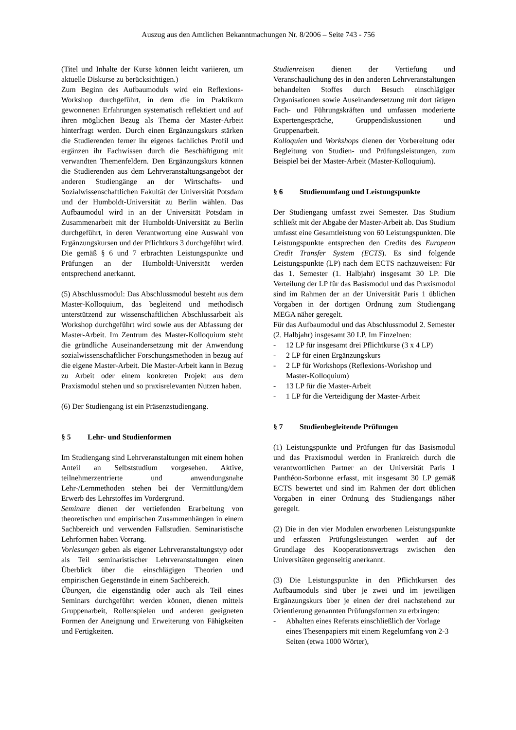Auszug aus den Amtlichen Bekanntmachungen Nr. 8/2006 – Seite 743 - 756
(Titel und Inhalte der Kurse können leicht variieren, um aktuelle Diskurse zu berücksichtigen.)
Zum Beginn des Aufbaumoduls wird ein Reflexions-Workshop durchgeführt, in dem die im Praktikum gewonnenen Erfahrungen systematisch reflektiert und auf ihren möglichen Bezug als Thema der Master-Arbeit hinterfragt werden. Durch einen Ergänzungskurs stärken die Studierenden ferner ihr eigenes fachliches Profil und ergänzen ihr Fachwissen durch die Beschäftigung mit verwandten Themenfeldern. Den Ergänzungskurs können die Studierenden aus dem Lehrveranstaltungsangebot der anderen Studiengänge an der Wirtschafts- und Sozialwissenschaftlichen Fakultät der Universität Potsdam und der Humboldt-Universität zu Berlin wählen. Das Aufbaumodul wird in an der Universität Potsdam in Zusammenarbeit mit der Humboldt-Universität zu Berlin durchgeführt, in deren Verantwortung eine Auswahl von Ergänzungskursen und der Pflichtkurs 3 durchgeführt wird. Die gemäß § 6 und 7 erbrachten Leistungspunkte und Prüfungen an der Humboldt-Universität werden entsprechend anerkannt.
(5) Abschlussmodul: Das Abschlussmodul besteht aus dem Master-Kolloquium, das begleitend und methodisch unterstützend zur wissenschaftlichen Abschlussarbeit als Workshop durchgeführt wird sowie aus der Abfassung der Master-Arbeit. Im Zentrum des Master-Kolloquium steht die gründliche Auseinandersetzung mit der Anwendung sozialwissenschaftlicher Forschungsmethoden in bezug auf die eigene Master-Arbeit. Die Master-Arbeit kann in Bezug zu Arbeit oder einem konkreten Projekt aus dem Praxismodul stehen und so praxisrelevanten Nutzen haben.
(6) Der Studiengang ist ein Präsenzstudiengang.
§ 5 Lehr- und Studienformen
Im Studiengang sind Lehrveranstaltungen mit einem hohen Anteil an Selbststudium vorgesehen. Aktive, teilnehmerzentrierte und anwendungsnahe Lehr-/Lernmethoden stehen bei der Vermittlung/dem Erwerb des Lehrstoffes im Vordergrund.
Seminare dienen der vertiefenden Erarbeitung von theoretischen und empirischen Zusammenhängen in einem Sachbereich und verwenden Fallstudien. Seminaristische Lehrformen haben Vorrang.
Vorlesungen geben als eigener Lehrveranstaltungstyp oder als Teil seminaristischer Lehrveranstaltungen einen Überblick über die einschlägigen Theorien und empirischen Gegenstände in einem Sachbereich.
Übungen, die eigenständig oder auch als Teil eines Seminars durchgeführt werden können, dienen mittels Gruppenarbeit, Rollenspielen und anderen geeigneten Formen der Aneignung und Erweiterung von Fähigkeiten und Fertigkeiten.
Studienreisen dienen der Vertiefung und Veranschaulichung des in den anderen Lehrveranstaltungen behandelten Stoffes durch Besuch einschlägiger Organisationen sowie Auseinandersetzung mit dort tätigen Fach- und Führungskräften und umfassen moderierte Expertengespräche, Gruppendiskussionen und Gruppenarbeit.
Kolloquien und Workshops dienen der Vorbereitung oder Begleitung von Studien- und Prüfungsleistungen, zum Beispiel bei der Master-Arbeit (Master-Kolloquium).
§ 6 Studienumfang und Leistungspunkte
Der Studiengang umfasst zwei Semester. Das Studium schließt mit der Abgabe der Master-Arbeit ab. Das Studium umfasst eine Gesamtleistung von 60 Leistungspunkten. Die Leistungspunkte entsprechen den Credits des European Credit Transfer System (ECTS). Es sind folgende Leistungspunkte (LP) nach dem ECTS nachzuweisen: Für das 1. Semester (1. Halbjahr) insgesamt 30 LP. Die Verteilung der LP für das Basismodul und das Praxismodul sind im Rahmen der an der Universität Paris 1 üblichen Vorgaben in der dortigen Ordnung zum Studiengang MEGA näher geregelt.
Für das Aufbaumodul und das Abschlussmodul 2. Semester (2. Halbjahr) insgesamt 30 LP. Im Einzelnen:
- 12 LP für insgesamt drei Pflichtkurse (3 x 4 LP)
- 2 LP für einen Ergänzungskurs
- 2 LP für Workshops (Reflexions-Workshop und Master-Kolloquium)
- 13 LP für die Master-Arbeit
- 1 LP für die Verteidigung der Master-Arbeit
§ 7 Studienbegleitende Prüfungen
(1) Leistungspunkte und Prüfungen für das Basismodul und das Praxismodul werden in Frankreich durch die verantwortlichen Partner an der Universität Paris 1 Panthéon-Sorbonne erfasst, mit insgesamt 30 LP gemäß ECTS bewertet und sind im Rahmen der dort üblichen Vorgaben in einer Ordnung des Studiengangs näher geregelt.
(2) Die in den vier Modulen erworbenen Leistungspunkte und erfassten Prüfungsleistungen werden auf der Grundlage des Kooperationsvertrags zwischen den Universitäten gegenseitig anerkannt.
(3) Die Leistungspunkte in den Pflichtkursen des Aufbaumoduls sind über je zwei und im jeweiligen Ergänzungskurs über je einen der drei nachstehend zur Orientierung genannten Prüfungsformen zu erbringen:
- Abhalten eines Referats einschließlich der Vorlage eines Thesenpapiers mit einem Regelumfang von 2-3 Seiten (etwa 1000 Wörter),